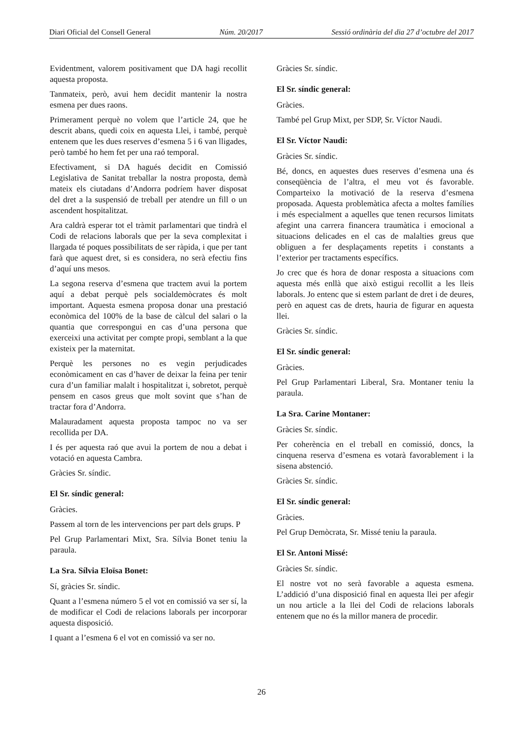Diari Oficial del Consell General Núm. 20/2017 Sessió ordinària del dia 27 d’octubre del 2017
Evidentment, valorem positivament que DA hagi recollit aquesta proposta.
Tanmateix, però, avui hem decidit mantenir la nostra esmena per dues raons.
Primerament perquè no volem que l’article 24, que he descrit abans, quedi coix en aquesta Llei, i també, perquè entenem que les dues reserves d’esmena 5 i 6 van lligades, però també ho hem fet per una raó temporal.
Efectivament, si DA hagués decidit en Comissió Legislativa de Sanitat treballar la nostra proposta, demà mateix els ciutadans d’Andorra podríem haver disposat del dret a la suspensió de treball per atendre un fill o un ascendent hospitalitzat.
Ara caldrà esperar tot el tràmit parlamentari que tindrà el Codi de relacions laborals que per la seva complexitat i llargada té poques possibilitats de ser ràpida, i que per tant farà que aquest dret, si es considera, no serà efectiu fins d’aquí uns mesos.
La segona reserva d’esmena que tractem avui la portem aquí a debat perquè pels socialdemòcrates és molt important. Aquesta esmena proposa donar una prestació econòmica del 100% de la base de càlcul del salari o la quantia que correspongui en cas d’una persona que exerceixi una activitat per compte propi, semblant a la que existeix per la maternitat.
Perquè les persones no es vegin perjudicades econòmicament en cas d’haver de deixar la feina per tenir cura d’un familiar malalt i hospitalitzat i, sobretot, perquè pensem en casos greus que molt sovint que s’han de tractar fora d’Andorra.
Malauradament aquesta proposta tampoc no va ser recollida per DA.
I és per aquesta raó que avui la portem de nou a debat i votació en aquesta Cambra.
Gràcies Sr. síndic.
El Sr. síndic general:
Gràcies.
Passem al torn de les intervencions per part dels grups. P
Pel Grup Parlamentari Mixt, Sra. Sílvia Bonet teniu la paraula.
La Sra. Sílvia Eloïsa Bonet:
Sí, gràcies Sr. síndic.
Quant a l’esmena número 5 el vot en comissió va ser sí, la de modificar el Codi de relacions laborals per incorporar aquesta disposició.
I quant a l’esmena 6 el vot en comissió va ser no.
Gràcies Sr. síndic.
El Sr. síndic general:
Gràcies.
També pel Grup Mixt, per SDP, Sr. Víctor Naudi.
El Sr. Víctor Naudi:
Gràcies Sr. síndic.
Bé, doncs, en aquestes dues reserves d’esmena una és conseqüència de l’altra, el meu vot és favorable. Comparteixo la motivació de la reserva d’esmena proposada. Aquesta problemàtica afecta a moltes famílies i més especialment a aquelles que tenen recursos limitats afegint una carrera financera traumàtica i emocional a situacions delicades en el cas de malalties greus que obliguen a fer desplaçaments repetits i constants a l’exterior per tractaments específics.
Jo crec que és hora de donar resposta a situacions com aquesta més enllà que això estigui recollit a les lleis laborals. Jo entenc que si estem parlant de dret i de deures, però en aquest cas de drets, hauria de figurar en aquesta llei.
Gràcies Sr. síndic.
El Sr. síndic general:
Gràcies.
Pel Grup Parlamentari Liberal, Sra. Montaner teniu la paraula.
La Sra. Carine Montaner:
Gràcies Sr. síndic.
Per coherència en el treball en comissió, doncs, la cinquena reserva d’esmena es votarà favorablement i la sisena abstenció.
Gràcies Sr. síndic.
El Sr. síndic general:
Gràcies.
Pel Grup Demòcrata, Sr. Missé teniu la paraula.
El Sr. Antoni Missé:
Gràcies Sr. síndic.
El nostre vot no serà favorable a aquesta esmena. L’addició d’una disposició final en aquesta llei per afegir un nou article a la llei del Codi de relacions laborals entenem que no és la millor manera de procedir.
26